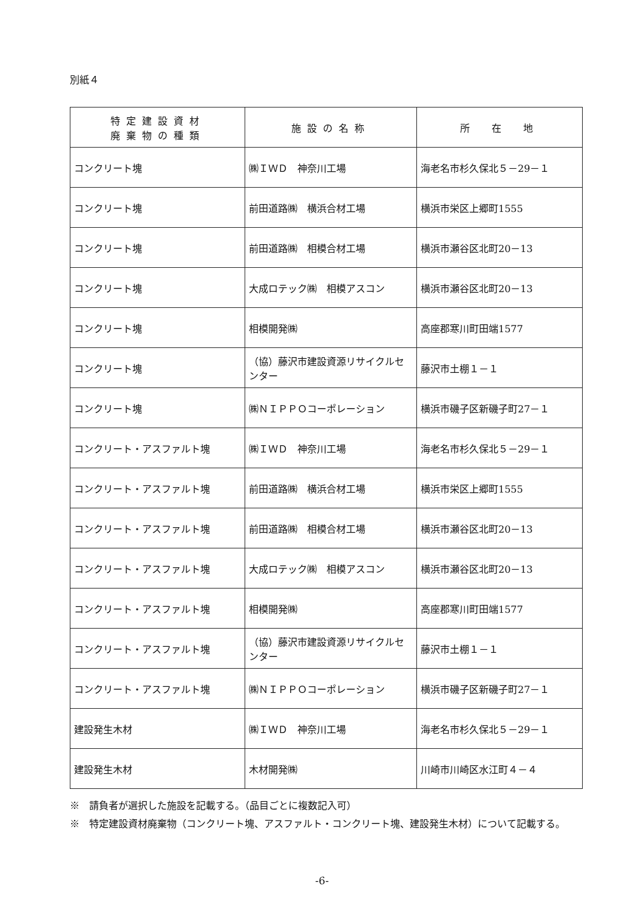別紙４
| 特定建設資材 廃棄物の種類 | 施設の名称 | 所 在 地 |
| --- | --- | --- |
| コンクリート塊 | ㈱ＩＷＤ 神奈川工場 | 海老名市杉久保北５－29－１ |
| コンクリート塊 | 前田道路㈱ 横浜合材工場 | 横浜市栄区上郷町1555 |
| コンクリート塊 | 前田道路㈱ 相模合材工場 | 横浜市瀬谷区北町20－13 |
| コンクリート塊 | 大成ロテック㈱ 相模アスコン | 横浜市瀬谷区北町20－13 |
| コンクリート塊 | 相模開発㈱ | 高座郡寒川町田端1577 |
| コンクリート塊 | （協）藤沢市建設資源リサイクルセンター | 藤沢市土棚１－１ |
| コンクリート塊 | ㈱ＮＩＰＰＯコーポレーション | 横浜市磯子区新磯子町27－１ |
| コンクリート・アスファルト塊 | ㈱ＩＷＤ 神奈川工場 | 海老名市杉久保北５－29－１ |
| コンクリート・アスファルト塊 | 前田道路㈱ 横浜合材工場 | 横浜市栄区上郷町1555 |
| コンクリート・アスファルト塊 | 前田道路㈱ 相模合材工場 | 横浜市瀬谷区北町20－13 |
| コンクリート・アスファルト塊 | 大成ロテック㈱ 相模アスコン | 横浜市瀬谷区北町20－13 |
| コンクリート・アスファルト塊 | 相模開発㈱ | 高座郡寒川町田端1577 |
| コンクリート・アスファルト塊 | （協）藤沢市建設資源リサイクルセンター | 藤沢市土棚１－１ |
| コンクリート・アスファルト塊 | ㈱ＮＩＰＰＯコーポレーション | 横浜市磯子区新磯子町27－１ |
| 建設発生木材 | ㈱ＩＷＤ 神奈川工場 | 海老名市杉久保北５－29－１ |
| 建設発生木材 | 木材開発㈱ | 川崎市川崎区水江町４－４ |
※　請負者が選択した施設を記載する。（品目ごとに複数記入可）
※　特定建設資材廃棄物（コンクリート塊、アスファルト・コンクリート塊、建設発生木材）について記載する。
-6-